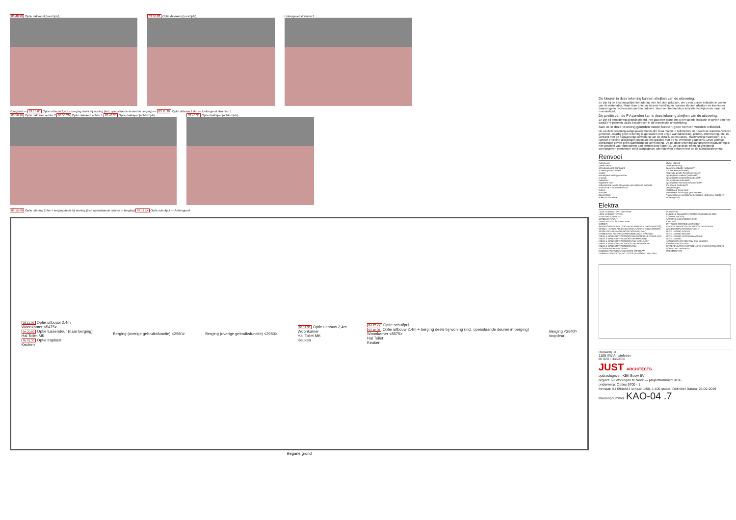03.40.20 Optie dakkapel (voorzijde)
03.50.20 Optie dakraam (voorzijde)
Linkergevel stramien 1
Voorgevel — 03.15.00 Optie uitbouw 2,4m + berging deels bij woning (incl. openslaande deuren in berging) — 03.11.30 Optie uitbouw 2,4m — Linkergevel stramien 1
03.50.20 Optie dakraam achter 2 03.50.20 Optie dakraam achter 1 03.40.30 Optie dakkapel (achterzijde)
03.40.30 Optie dakkapel (achterzijde)
03.15.00 Optie uitbouw 2,4m + berging deels bij woning (incl. openslaande deuren in berging) 04.12.xx Optie schuifpui — Achtergevel
03.11.30 Optie uitbouw 2,4m
Woonkamer <5475>
04.20.00 Optie tussendeur (naar berging)
Hal Toilet MK
05.01.30 Optie trapkast
Keuken
Berging (overige gebruiksfunctie) <2980>
Berging (overige gebruiksfunctie) <2980>
03.11.30 Optie uitbouw 2,4m
Woonkamer
Hal Toilet MK
Keuken
04.12.XX Optie schuifpui
03.15.00 Optie uitbouw 2,4m + berging deels bij woning (incl. openslaande deuren in berging)
Woonkamer <8575>
Hal Toilet
Keuken
Berging <2840>
loopdeur
Begane grond
De kleuren in deze tekening kunnen afwijken van de uitvoering.
Ze zijn bij de best mogelijke benadering van het plan gekozen, om u een goede indicatie te geven van de materialen. Maar door print en scherm instellingen, kunnen kleuren afwijken en kunnen er daarom geen rechten aan worden ontleent. Voor een betere kleur indicatie verwijzen we naar het monsterbord.
De positie van de PV-panelen kan in deze tekening afwijken van de uitvoering.
Ze zijn bij benadering gepositioneerd. Het gaat met name om u een goede indicatie te geven van het aantal PV-panelen, zoals beschreven in de technische omschrijving.
Aan de in deze tekening gemeten maten kunnen geen rechten worden ontleend.
De op deze tekening aangegeven maten zijn circa maten in millimeters en tussen de wanden /vloeren gemeten, waarbij geen rekening is gehouden met enige wandafwerking, plinten, aftimmering, etc. In verband met de nauwkeurige uitwerking van de details, constructies, maatvoering materialen, e.d. kunnen er kleine afwijkingen ontstaan ten opzichte van de nu vermelde gegevens. Deze geringe afwijkingen geven geen aanleiding tot verrekening. De op deze tekening aangegeven maatvoering is niet geschikt voor opdrachten aan derden door koper(s). De op deze tekening gestippeld weergegeven elementen en/of aangegeven alternatieven behoren niet tot de standaardlevering.
Renvooi
metselwerk
prefab beton
scheidingswand standaard
scheidingswand zwaar
isolatie
kanaalplaat/ leidingplaatvloer
kruipluik
meterkast
tegelwerk vloer
onbenoemde ruimte als gevolg van krijtstreep methode
wandcloset + inbouwreservoir
fontein
wastafel
douchehoek
koker tbv installatie
afvoer plafond
vloerverwarming
opstelling radiator (indicatief*)
CV verdeler (indicatief*)
mogelijke positie hemelwaterafvoer
opstelplaats koelkast (indicatief*)
opstelplaats kooktoestel (indicatief*)
mv installatie (indicatief*)
opstelplaats wasmachine (indicatief*)
PV-paneel (indicatief*)
veiligheidsglas
metselwerk 'bruin bont'
metselwerk 'brons-grijs genuanceerd'
* afmetingen en opstellingen indicatief, definitieve plaats en afmeting n.t.b.
Elektra
LOZE LEIDING TBV TELEFOON
LOZE LEIDING TBV CAI
PLAFONDLICHTPUNT
WANDLICHTPUNT
ENKELPOLIGE SCHAKELAAR
DIMMER
SERIESCHAKELAAR (2 SCHAKELAARS IN 1 INBOUWDOOS)
WISSEL + ENKELPOLIGESCHAKELAAR IN 1 INBOUWDOOS
WISSELSCHAKELAAR (HOTELSCHAKELAAR)
COMBINATIE SCHAKELAAR/DUBBELWCD OPBOUW
ENKELE WANDCONTACTDOOS MECHANISCHE VENTILATIE
ENKELE WANDCONTACTDOOS WASMACHINE
ENKELE WANDCONTACTDOOS TBV KOELKAST
ENKELE WANDCONTACTDOOS TBV AFZUIGKAP
ENKELE WANDCONTACTDOOS TBV VLOERVERWARMINGSUNIT
DUBBELE WANDCONTACTDOOS (OPBOUW)
DUBBELE WANDCONTACTDOOS (VLAKMONTAGE DMV DUODOOS)
DUBBELE WANDCONTACTDOOS (INBOUW DMV COMPACTDOOS)
AARDING BADKAMERVLOER
AARDING
OPTISCHE ROOKMELDER 230V
PERILEX WANDCONTACTDOOS TBV KOKEN
WANDCONTACTDOOS KRACHT
LEGE LEIDING KOKEN
LEGE LEIDING BOILER
LEGE LEIDING VAATWASMACHINE
LEGE LEIDING
AANSLUITPUNT 230V TBV Co2 MELDER
AANSLUITPUNT 400V
GROEPENKAST EN OPSTELLING STADSVERWARMING
SCHEL/ BELDRUKKER
THERMOSTAAT
Bouwerij 81
1185 XW Amstelveen
tel 020 - 3459850
JUST ARCHITECTS
opdrachtgever: KBK Bouw BV
project: 60 Woningen te Neck — projectnummer: 0186
onderwerp: Opties 5700 - 1
formaat: A1 594x841 schaal: 1:50, 1:100 status: Definitief Datum: 28-02-2019 tekeningnummer: KAO-04 .7